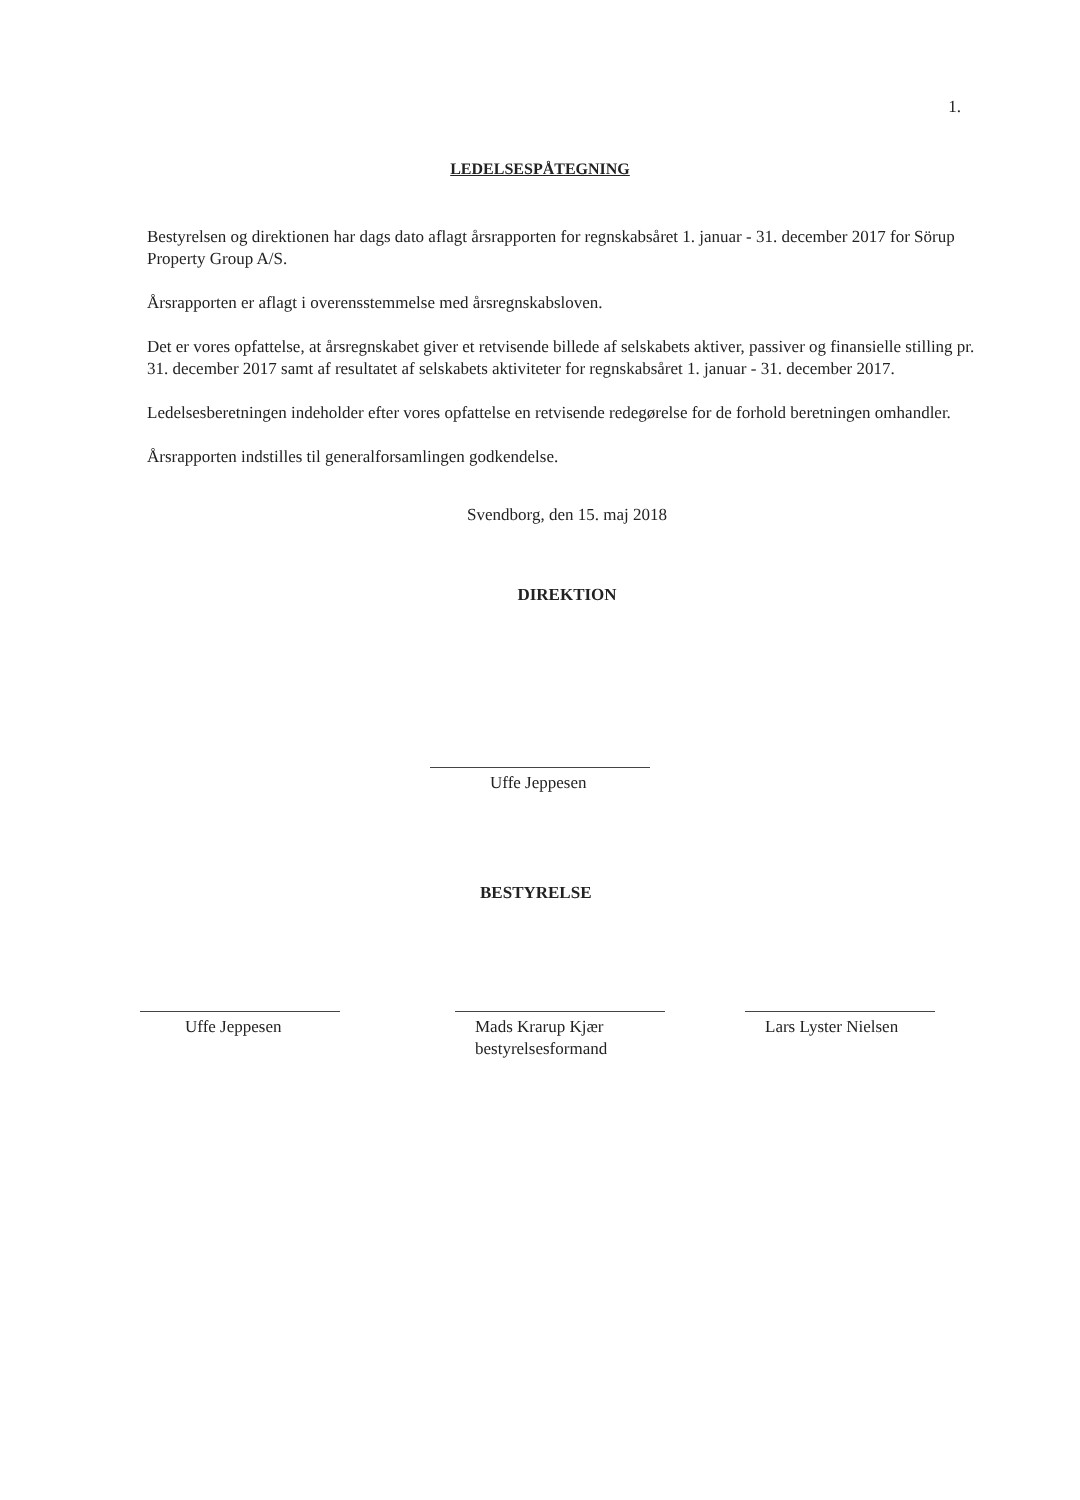1.
LEDELSESPÅTEGNING
Bestyrelsen og direktionen har dags dato aflagt årsrapporten for regnskabsåret 1. januar - 31. december 2017 for Sörup Property Group A/S.
Årsrapporten er aflagt i overensstemmelse med årsregnskabsloven.
Det er vores opfattelse, at årsregnskabet giver et retvisende billede af selskabets aktiver, passiver og finansielle stilling pr. 31. december 2017 samt af resultatet af selskabets aktiviteter for regnskabsåret 1. januar - 31. december 2017.
Ledelsesberetningen indeholder efter vores opfattelse en retvisende redegørelse for de forhold beretningen omhandler.
Årsrapporten indstilles til generalforsamlingen godkendelse.
Svendborg, den 15. maj 2018
DIREKTION
Uffe Jeppesen
BESTYRELSE
Uffe Jeppesen
Mads Krarup Kjær
bestyrelsesformand
Lars Lyster Nielsen